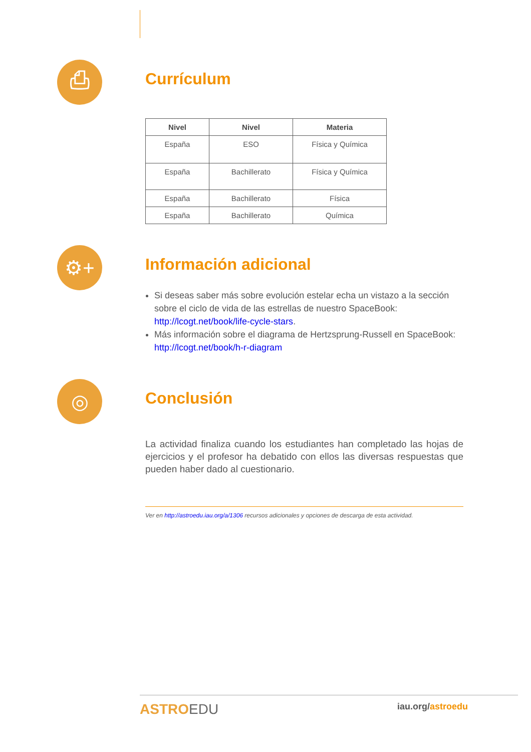⎙
Currículum
| Nivel | Nivel | Materia |
| --- | --- | --- |
| España | ESO | Física y Química |
| España | Bachillerato | Física y Química |
| España | Bachillerato | Física |
| España | Bachillerato | Química |
⚙+
Información adicional
Si deseas saber más sobre evolución estelar echa un vistazo a la sección sobre el ciclo de vida de las estrellas de nuestro SpaceBook: http://lcogt.net/book/life-cycle-stars.
Más información sobre el diagrama de Hertzsprung-Russell en SpaceBook:
http://lcogt.net/book/h-r-diagram
◎
Conclusión
La actividad finaliza cuando los estudiantes han completado las hojas de ejercicios y el profesor ha debatido con ellos las diversas respuestas que pueden haber dado al cuestionario.
Ver en http://astroedu.iau.org/a/1306 recursos adicionales y opciones de descarga de esta actividad.
ASTROEDU
iau.org/astroedu